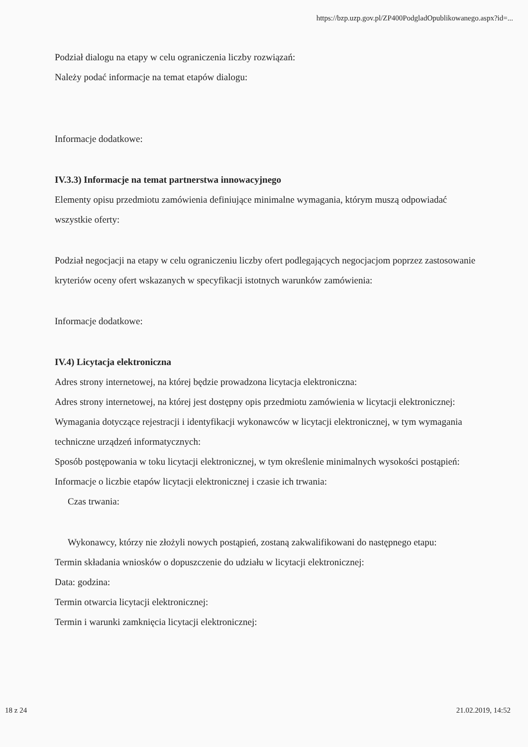https://bzp.uzp.gov.pl/ZP400PodgladOpublikowanego.aspx?id=...
Podział dialogu na etapy w celu ograniczenia liczby rozwiązań:
Należy podać informacje na temat etapów dialogu:
Informacje dodatkowe:
IV.3.3) Informacje na temat partnerstwa innowacyjnego
Elementy opisu przedmiotu zamówienia definiujące minimalne wymagania, którym muszą odpowiadać wszystkie oferty:
Podział negocjacji na etapy w celu ograniczeniu liczby ofert podlegających negocjacjom poprzez zastosowanie kryteriów oceny ofert wskazanych w specyfikacji istotnych warunków zamówienia:
Informacje dodatkowe:
IV.4) Licytacja elektroniczna
Adres strony internetowej, na której będzie prowadzona licytacja elektroniczna:
Adres strony internetowej, na której jest dostępny opis przedmiotu zamówienia w licytacji elektronicznej:
Wymagania dotyczące rejestracji i identyfikacji wykonawców w licytacji elektronicznej, w tym wymagania techniczne urządzeń informatycznych:
Sposób postępowania w toku licytacji elektronicznej, w tym określenie minimalnych wysokości postąpień:
Informacje o liczbie etapów licytacji elektronicznej i czasie ich trwania:
Czas trwania:
Wykonawcy, którzy nie złożyli nowych postąpień, zostaną zakwalifikowani do następnego etapu:
Termin składania wniosków o dopuszczenie do udziału w licytacji elektronicznej:
Data: godzina:
Termin otwarcia licytacji elektronicznej:
Termin i warunki zamknięcia licytacji elektronicznej:
18 z 24 21.02.2019, 14:52